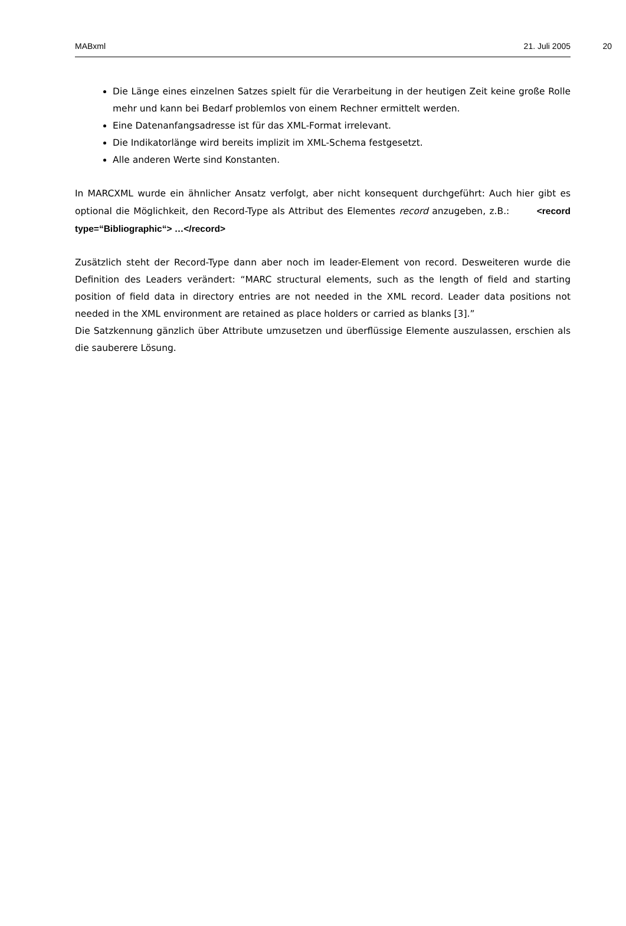MABxml 21. Juli 2005 20
Die Länge eines einzelnen Satzes spielt für die Verarbeitung in der heutigen Zeit keine große Rolle mehr und kann bei Bedarf problemlos von einem Rechner ermittelt werden.
Eine Datenanfangsadresse ist für das XML-Format irrelevant.
Die Indikatorlänge wird bereits implizit im XML-Schema festgesetzt.
Alle anderen Werte sind Konstanten.
In MARCXML wurde ein ähnlicher Ansatz verfolgt, aber nicht konsequent durchgeführt: Auch hier gibt es optional die Möglichkeit, den Record-Type als Attribut des Elementes record anzugeben, z.B.: <record type=“Bibliographic“> …</record>
Zusätzlich steht der Record-Type dann aber noch im leader-Element von record. Desweiteren wurde die Definition des Leaders verändert: “MARC structural elements, such as the length of field and starting position of field data in directory entries are not needed in the XML record. Leader data positions not needed in the XML environment are retained as place holders or carried as blanks [3].”
Die Satzkennung gänzlich über Attribute umzusetzen und überflüssige Elemente auszulassen, erschien als die sauberere Lösung.